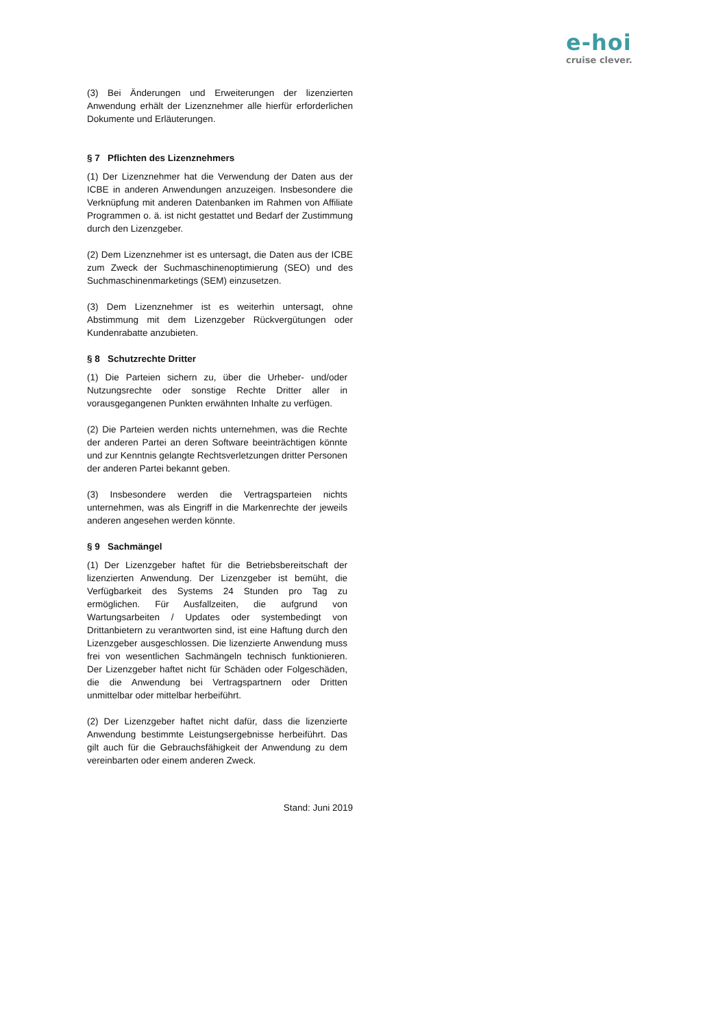e-hoi
cruise clever.
(3) Bei Änderungen und Erweiterungen der lizenzierten Anwendung erhält der Lizenznehmer alle hierfür erforderlichen Dokumente und Erläuterungen.
§ 7 Pflichten des Lizenznehmers
(1) Der Lizenznehmer hat die Verwendung der Daten aus der ICBE in anderen Anwendungen anzuzeigen. Insbesondere die Verknüpfung mit anderen Datenbanken im Rahmen von Affiliate Programmen o. ä. ist nicht gestattet und Bedarf der Zustimmung durch den Lizenzgeber.
(2) Dem Lizenznehmer ist es untersagt, die Daten aus der ICBE zum Zweck der Suchmaschinenoptimierung (SEO) und des Suchmaschinenmarketings (SEM) einzusetzen.
(3) Dem Lizenznehmer ist es weiterhin untersagt, ohne Abstimmung mit dem Lizenzgeber Rückvergütungen oder Kundenrabatte anzubieten.
§ 8 Schutzrechte Dritter
(1) Die Parteien sichern zu, über die Urheber- und/oder Nutzungsrechte oder sonstige Rechte Dritter aller in vorausgegangenen Punkten erwähnten Inhalte zu verfügen.
(2) Die Parteien werden nichts unternehmen, was die Rechte der anderen Partei an deren Software beeinträchtigen könnte und zur Kenntnis gelangte Rechtsverletzungen dritter Personen der anderen Partei bekannt geben.
(3) Insbesondere werden die Vertragsparteien nichts unternehmen, was als Eingriff in die Markenrechte der jeweils anderen angesehen werden könnte.
§ 9 Sachmängel
(1) Der Lizenzgeber haftet für die Betriebsbereitschaft der lizenzierten Anwendung. Der Lizenzgeber ist bemüht, die Verfügbarkeit des Systems 24 Stunden pro Tag zu ermöglichen. Für Ausfallzeiten, die aufgrund von Wartungsarbeiten / Updates oder systembedingt von Drittanbietern zu verantworten sind, ist eine Haftung durch den Lizenzgeber ausgeschlossen. Die lizenzierte Anwendung muss frei von wesentlichen Sachmängeln technisch funktionieren. Der Lizenzgeber haftet nicht für Schäden oder Folgeschäden, die die Anwendung bei Vertragspartnern oder Dritten unmittelbar oder mittelbar herbeiführt.
(2) Der Lizenzgeber haftet nicht dafür, dass die lizenzierte Anwendung bestimmte Leistungsergebnisse herbeiführt. Das gilt auch für die Gebrauchsfähigkeit der Anwendung zu dem vereinbarten oder einem anderen Zweck.
Stand: Juni 2019